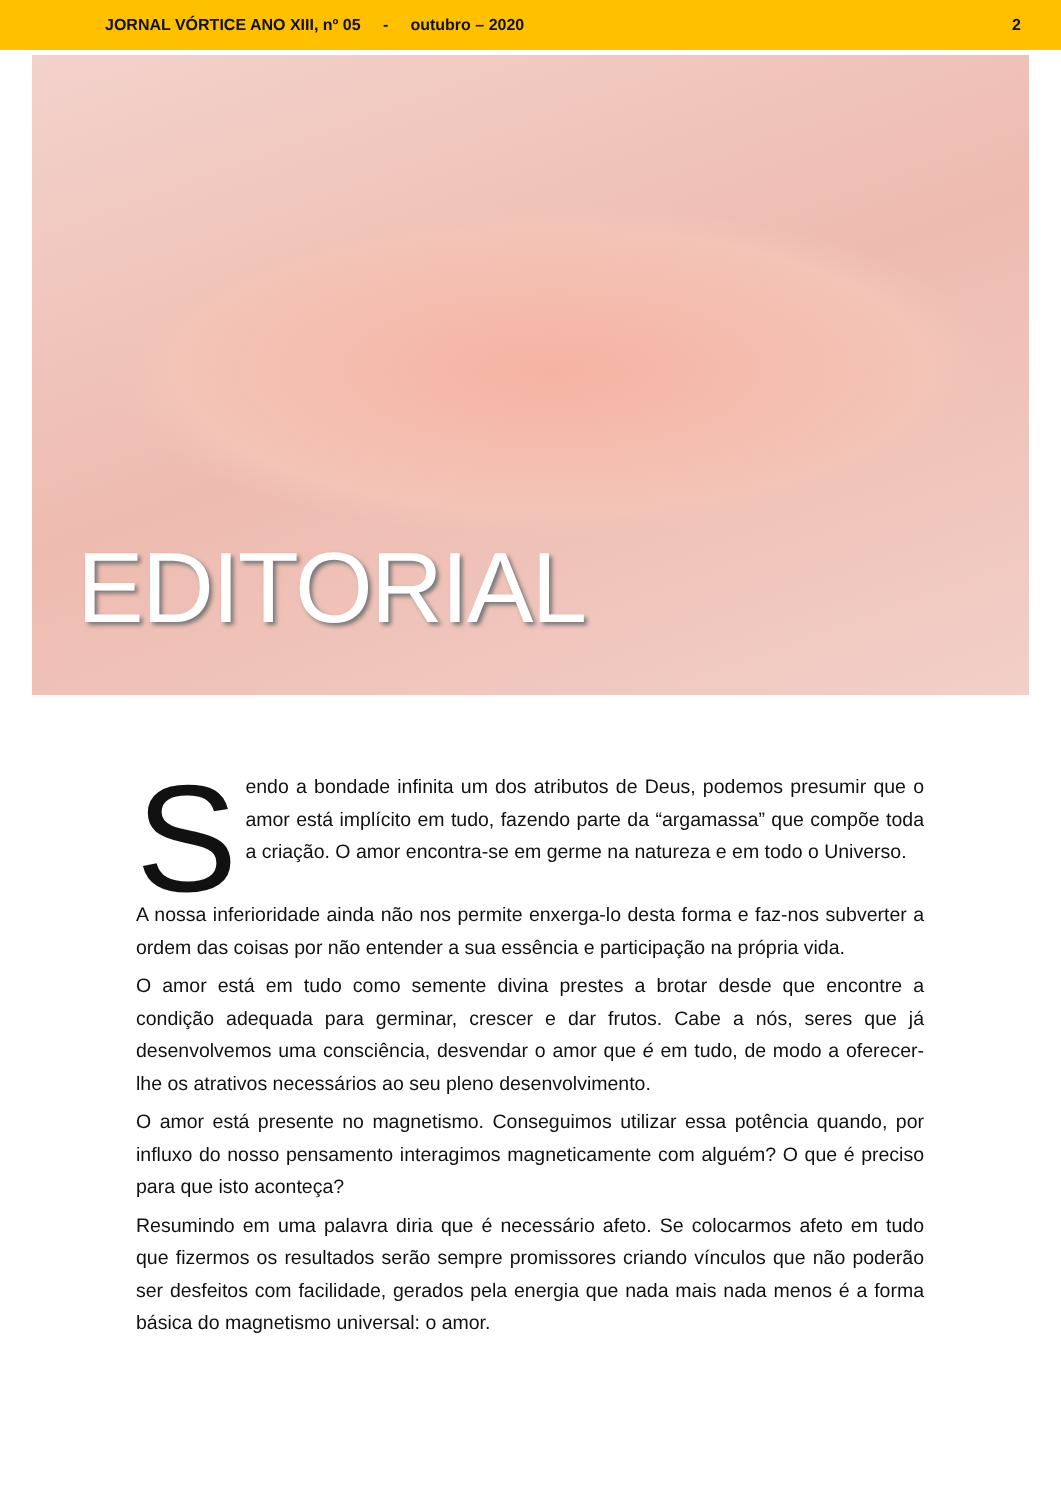JORNAL VÓRTICE ANO XIII, nº 05 - outubro – 2020 2
EDITORIAL
Sendo a bondade infinita um dos atributos de Deus, podemos presumir que o amor está implícito em tudo, fazendo parte da “argamassa” que compõe toda a criação. O amor encontra-se em germe na natureza e em todo o Universo.
A nossa inferioridade ainda não nos permite enxerga-lo desta forma e faz-nos subverter a ordem das coisas por não entender a sua essência e participação na própria vida.
O amor está em tudo como semente divina prestes a brotar desde que encontre a condição adequada para germinar, crescer e dar frutos. Cabe a nós, seres que já desenvolvemos uma consciência, desvendar o amor que é em tudo, de modo a oferecer-lhe os atrativos necessários ao seu pleno desenvolvimento.
O amor está presente no magnetismo. Conseguimos utilizar essa potência quando, por influxo do nosso pensamento interagimos magneticamente com alguém? O que é preciso para que isto aconteça?
Resumindo em uma palavra diria que é necessário afeto. Se colocarmos afeto em tudo que fizermos os resultados serão sempre promissores criando vínculos que não poderão ser desfeitos com facilidade, gerados pela energia que nada mais nada menos é a forma básica do magnetismo universal: o amor.